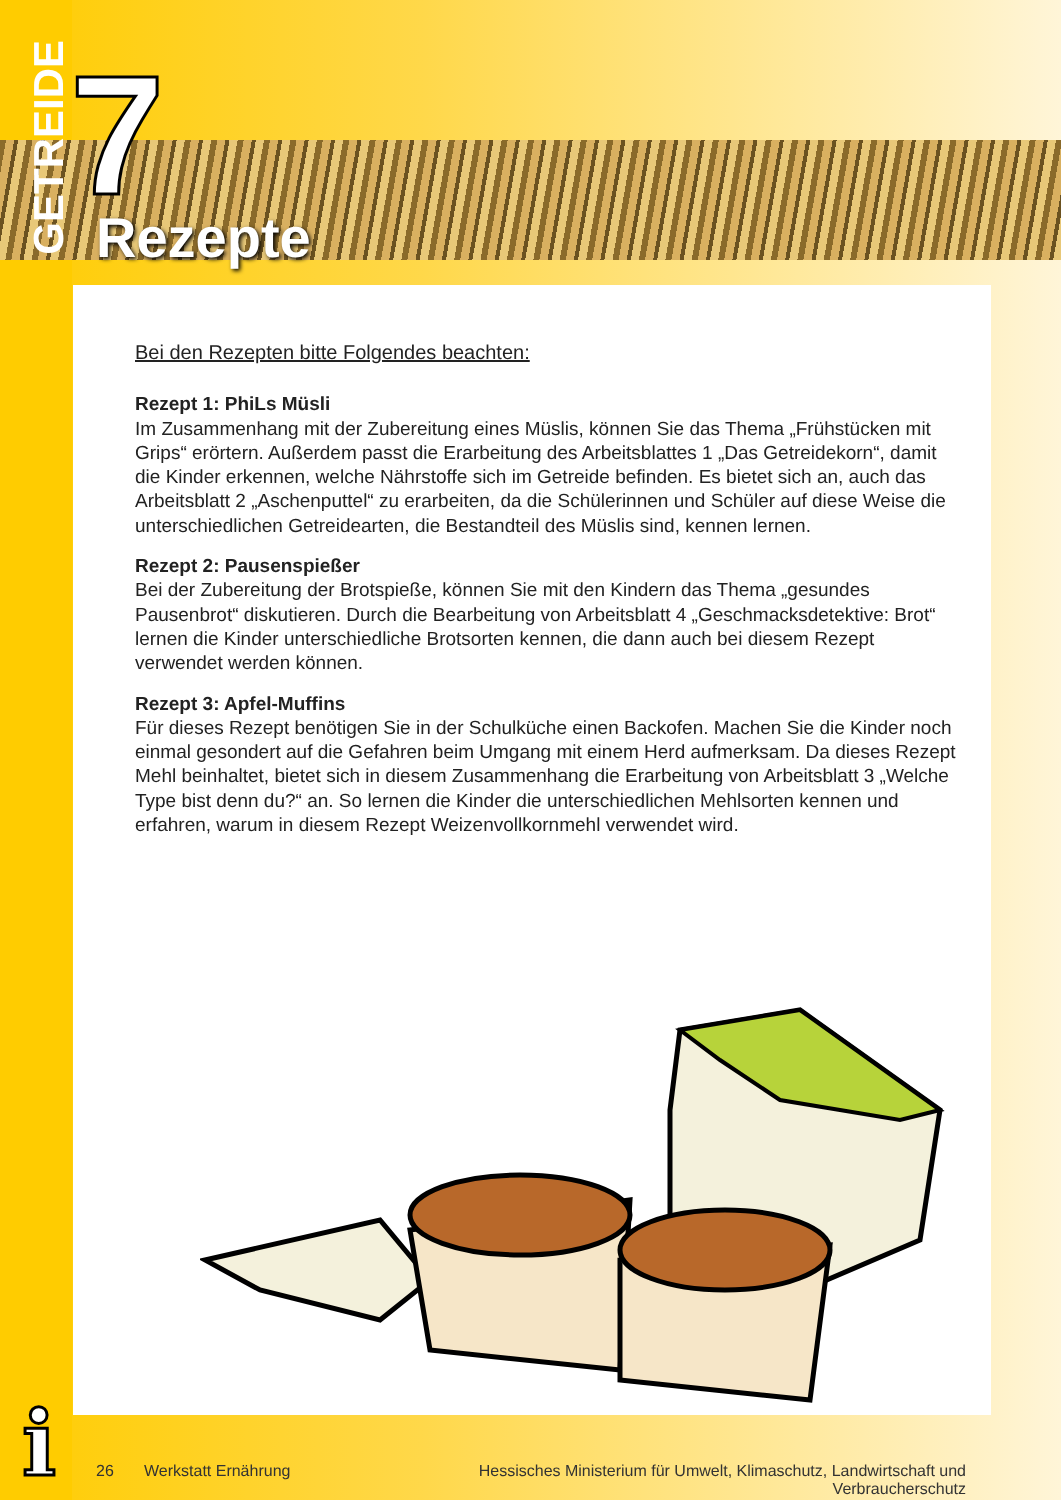GETREIDE
7 Rezepte
Bei den Rezepten bitte Folgendes beachten:
Rezept 1: PhiLs Müsli
Im Zusammenhang mit der Zubereitung eines Müslis, können Sie das Thema „Frühstücken mit Grips“ erörtern. Außerdem passt die Erarbeitung des Arbeitsblattes 1 „Das Getreidekorn“, damit die Kinder erkennen, welche Nährstoffe sich im Getreide befinden. Es bietet sich an, auch das Arbeitsblatt 2 „Aschenputtel“ zu erarbeiten, da die Schülerinnen und Schüler auf diese Weise die unterschiedlichen Getreidearten, die Bestandteil des Müslis sind, kennen lernen.
Rezept 2: Pausenspießer
Bei der Zubereitung der Brotspieße, können Sie mit den Kindern das Thema „gesundes Pausenbrot“ diskutieren. Durch die Bearbeitung von Arbeitsblatt 4 „Geschmacksdetektive: Brot“ lernen die Kinder unterschiedliche Brotsorten kennen, die dann auch bei diesem Rezept verwendet werden können.
Rezept 3: Apfel-Muffins
Für dieses Rezept benötigen Sie in der Schulküche einen Backofen. Machen Sie die Kinder noch einmal gesondert auf die Gefahren beim Umgang mit einem Herd aufmerksam. Da dieses Rezept Mehl beinhaltet, bietet sich in diesem Zusammenhang die Erarbeitung von Arbeitsblatt 3 „Welche Type bist denn du?“ an. So lernen die Kinder die unterschiedlichen Mehlsorten kennen und erfahren, warum in diesem Rezept Weizenvollkornmehl verwendet wird.
i
26 Werkstatt Ernährung Hessisches Ministerium für Umwelt, Klimaschutz, Landwirtschaft und Verbraucherschutz